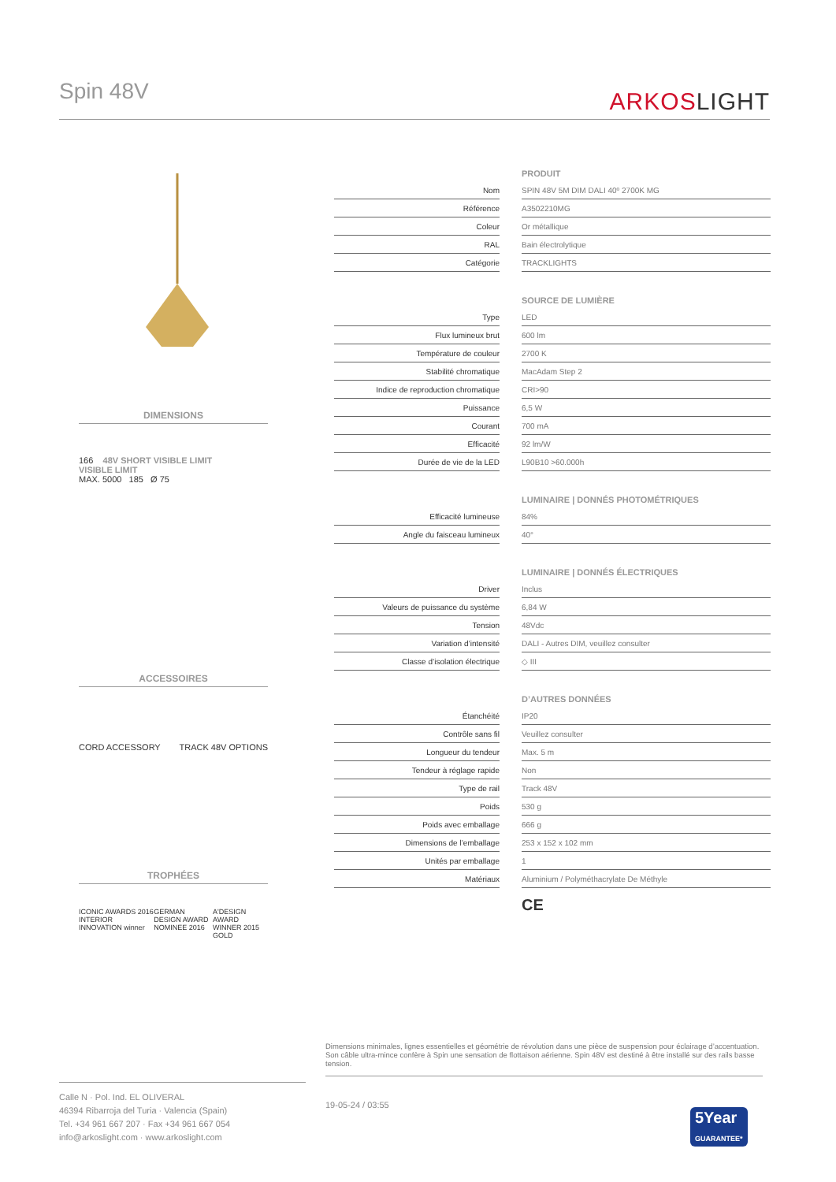Spin 48V ARKOSLIGHT
DIMENSIONS
166 48V SHORT VISIBLE LIMIT
VISIBLE LIMIT
MAX. 5000 185 Ø 75
ACCESSOIRES
CORD ACCESSORY TRACK 48V OPTIONS
TROPHÉES
ICONIC AWARDS 2016 INTERIOR INNOVATION winner GERMAN DESIGN AWARD NOMINEE 2016 A'DESIGN AWARD WINNER 2015 GOLD
| | | PRODUIT |
| --- | --- | --- |
| Nom | | SPIN 48V 5M DIM DALI 40º 2700K MG |
| Référence | | A3502210MG |
| Coleur | | Or métallique |
| RAL | | Bain électrolytique |
| Catégorie | | TRACKLIGHTS |
| | | SOURCE DE LUMIÈRE |
| Type | | LED |
| Flux lumineux brut | | 600 lm |
| Température de couleur | | 2700 K |
| Stabilité chromatique | | MacAdam Step 2 |
| Indice de reproduction chromatique | | CRI>90 |
| Puissance | | 6,5 W |
| Courant | | 700 mA |
| Efficacité | | 92 lm/W |
| Durée de vie de la LED | | L90B10 >60.000h |
| | | LUMINAIRE / DONNÉS PHOTOMÉTRIQUES |
| Efficacité lumineuse | | 84% |
| Angle du faisceau lumineux | | 40° |
| | | LUMINAIRE / DONNÉS ÉLECTRIQUES |
| Driver | | Inclus |
| Valeurs de puissance du système | | 6,84 W |
| Tension | | 48Vdc |
| Variation d’intensité | | DALI - Autres DIM, veuillez consulter |
| Classe d’isolation électrique | | ◇ III |
| | | D’AUTRES DONNÉES |
| Étanchéité | | IP20 |
| Contrôle sans fil | | Veuillez consulter |
| Longueur du tendeur | | Max. 5 m |
| Tendeur à réglage rapide | | Non |
| Type de rail | | Track 48V |
| Poids | | 530 g |
| Poids avec emballage | | 666 g |
| Dimensions de l’emballage | | 253 x 152 x 102 mm |
| Unités par emballage | | 1 |
| Matériaux | | Aluminium / Polyméthacrylate De Méthyle |
CE
Dimensions minimales, lignes essentielles et géométrie de révolution dans une pièce de suspension pour éclairage d’accentuation. Son câble ultra-mince confère à Spin une sensation de flottaison aérienne. Spin 48V est destiné à être installé sur des rails basse tension.
Calle N · Pol. Ind. EL OLIVERAL
46394 Ribarroja del Turia · Valencia (Spain)
Tel. +34 961 667 207 · Fax +34 961 667 054
info@arkoslight.com · www.arkoslight.com
19-05-24 / 03:55
5Year
GUARANTEE*